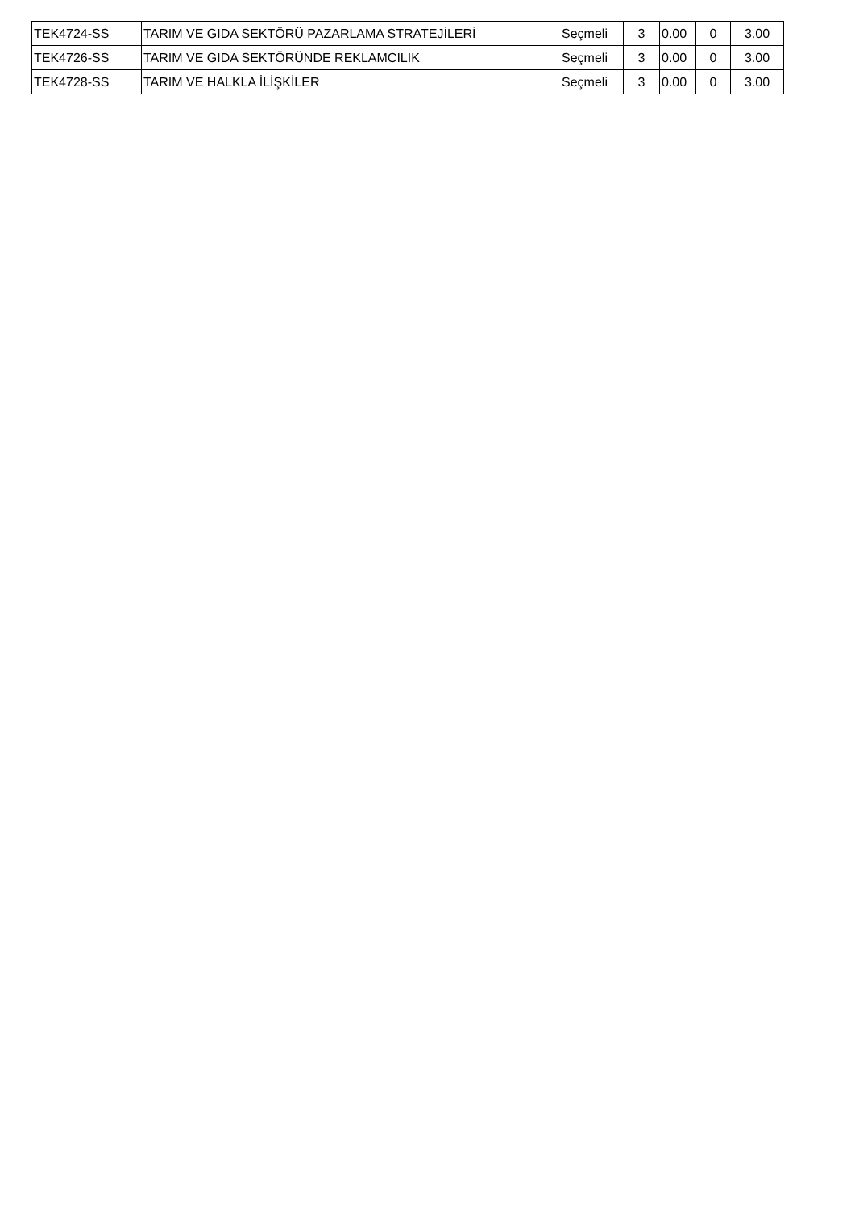| TEK4724-SS | TARIM VE GIDA SEKTÖRÜ PAZARLAMA STRATEJİLERİ | Seçmeli | 3 | 0.00 | 0 | 3.00 |
| TEK4726-SS | TARIM VE GIDA SEKTÖRÜNDE REKLAMCILIK | Seçmeli | 3 | 0.00 | 0 | 3.00 |
| TEK4728-SS | TARIM VE HALKLA İLİŞKİLER | Seçmeli | 3 | 0.00 | 0 | 3.00 |